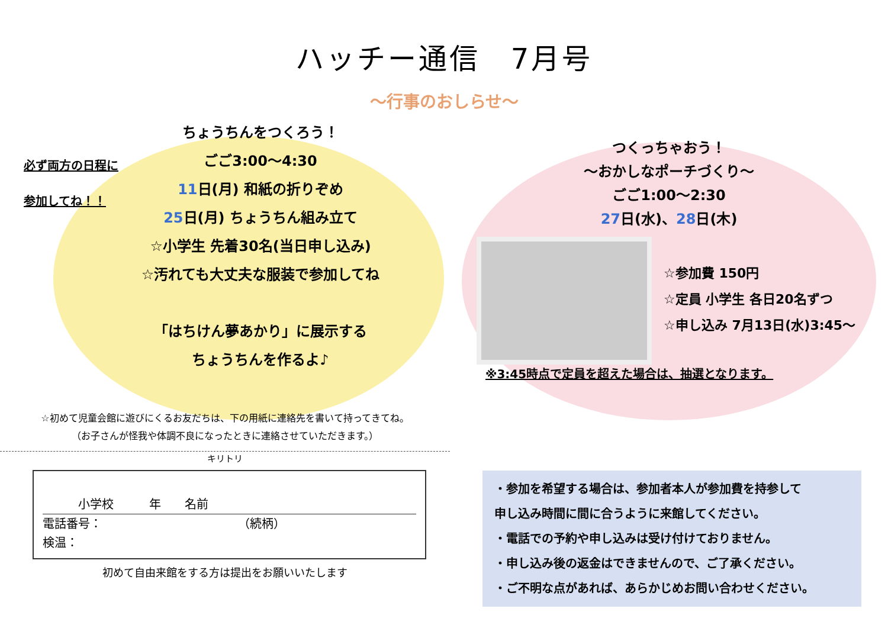ハッチー通信　7月号
〜行事のおしらせ〜
必ず両方の日程に
参加してね！！
ちょうちんをつくろう！
ごご3:00〜4:30
11日(月) 和紙の折りぞめ
25日(月) ちょうちん組み立て
☆小学生 先着30名(当日申し込み)
☆汚れても大丈夫な服装で参加してね
「はちけん夢あかり」に展示する
ちょうちんを作るよ♪
☆初めて児童会館に遊びにくるお友だちは、下の用紙に連絡先を書いて持ってきてね。
（お子さんが怪我や体調不良になったときに連絡させていただきます。）
キリトリ
　　　小学校　　　年　　名前
電話番号：　　　　　　　　　　　　（続柄）
検温：
初めて自由来館をする方は提出をお願いいたします
つくっちゃおう！
〜おかしなポーチづくり〜
ごご1:00〜2:30
27日(水)、28日(木)
☆参加費 150円
☆定員 小学生 各日20名ずつ
☆申し込み 7月13日(水)3:45〜
※3:45時点で定員を超えた場合は、抽選となります。
・参加を希望する場合は、参加者本人が参加費を持参して
申し込み時間に間に合うように来館してください。
・電話での予約や申し込みは受け付けておりません。
・申し込み後の返金はできませんので、ご了承ください。
・ご不明な点があれば、あらかじめお問い合わせください。